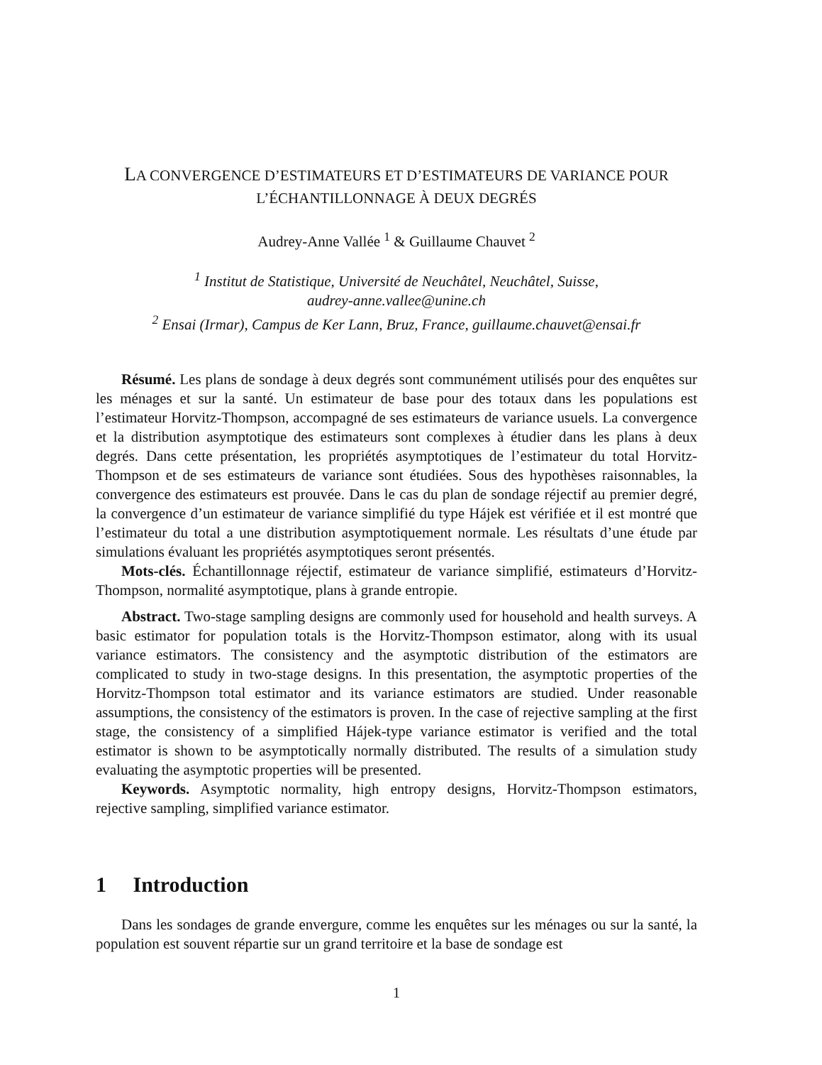LA CONVERGENCE D’ESTIMATEURS ET D’ESTIMATEURS DE VARIANCE POUR L’ÉCHANTILLONNAGE À DEUX DEGRÉS
Audrey-Anne Vallée <sup>1</sup> & Guillaume Chauvet <sup>2</sup>
<sup>1</sup> Institut de Statistique, Université de Neuchâtel, Neuchâtel, Suisse,
audrey-anne.vallee@unine.ch
<sup>2</sup> Ensai (Irmar), Campus de Ker Lann, Bruz, France, guillaume.chauvet@ensai.fr
Résumé. Les plans de sondage à deux degrés sont communément utilisés pour des enquêtes sur les ménages et sur la santé. Un estimateur de base pour des totaux dans les populations est l’estimateur Horvitz-Thompson, accompagné de ses estimateurs de variance usuels. La convergence et la distribution asymptotique des estimateurs sont complexes à étudier dans les plans à deux degrés. Dans cette présentation, les propriétés asymptotiques de l’estimateur du total Horvitz-Thompson et de ses estimateurs de variance sont étudiées. Sous des hypothèses raisonnables, la convergence des estimateurs est prouvée. Dans le cas du plan de sondage réjectif au premier degré, la convergence d’un estimateur de variance simplifié du type Hájek est vérifiée et il est montré que l’estimateur du total a une distribution asymptotiquement normale. Les résultats d’une étude par simulations évaluant les propriétés asymptotiques seront présentés.
Mots-clés. Échantillonnage réjectif, estimateur de variance simplifié, estimateurs d’Horvitz-Thompson, normalité asymptotique, plans à grande entropie.
Abstract. Two-stage sampling designs are commonly used for household and health surveys. A basic estimator for population totals is the Horvitz-Thompson estimator, along with its usual variance estimators. The consistency and the asymptotic distribution of the estimators are complicated to study in two-stage designs. In this presentation, the asymptotic properties of the Horvitz-Thompson total estimator and its variance estimators are studied. Under reasonable assumptions, the consistency of the estimators is proven. In the case of rejective sampling at the first stage, the consistency of a simplified Hájek-type variance estimator is verified and the total estimator is shown to be asymptotically normally distributed. The results of a simulation study evaluating the asymptotic properties will be presented.
Keywords. Asymptotic normality, high entropy designs, Horvitz-Thompson estimators, rejective sampling, simplified variance estimator.
1 Introduction
Dans les sondages de grande envergure, comme les enquêtes sur les ménages ou sur la santé, la population est souvent répartie sur un grand territoire et la base de sondage est
1